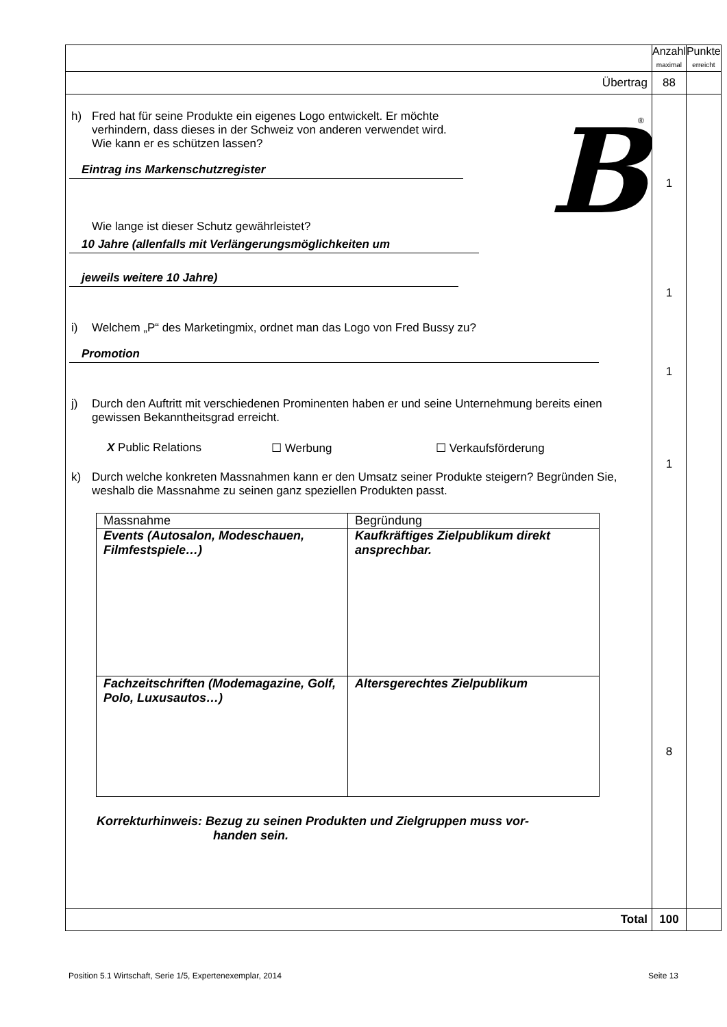| | Anzahl maximal | Punkte erreicht |
| Übertrag | 88 | |
| h) Fred hat für seine Produkte ein eigenes Logo entwickelt. Er möchte verhindern, dass dieses in der Schweiz von anderen verwendet wird. Wie kann er es schützen lassen? Eintrag ins Markenschutzregister Wie lange ist dieser Schutz gewährleistet? B ® 10 Jahre (allenfalls mit Verlängerungsmöglichkeiten um jeweils weitere 10 Jahre) i) Welchem „P“ des Marketingmix, ordnet man das Logo von Fred Bussy zu? Promotion j) Durch den Auftritt mit verschiedenen Prominenten haben er und seine Unternehmung bereits einen gewissen Bekanntheitsgrad erreicht. X Public Relations ☐ Werbung ☐ Verkaufsförderung k) Durch welche konkreten Massnahmen kann er den Umsatz seiner Produkte steigern? Begründen Sie, weshalb die Massnahme zu seinen ganz speziellen Produkten passt. / Massnahme / Begründung / / Events (Autosalon, Modeschauen, Filmfestspiele…) / Kaufkräftiges Zielpublikum direkt ansprechbar. / / Fachzeitschriften (Modemagazine, Golf, Polo, Luxusautos…) / Altersgerechtes Zielpublikum / Korrekturhinweis: Bezug zu seinen Produkten und Zielgruppen muss vor- handen sein. | 1 1 1 1 8 | |
| Total | 100 | |
Position 5.1 Wirtschaft, Serie 1/5, Expertenexemplar, 2014 Seite 13